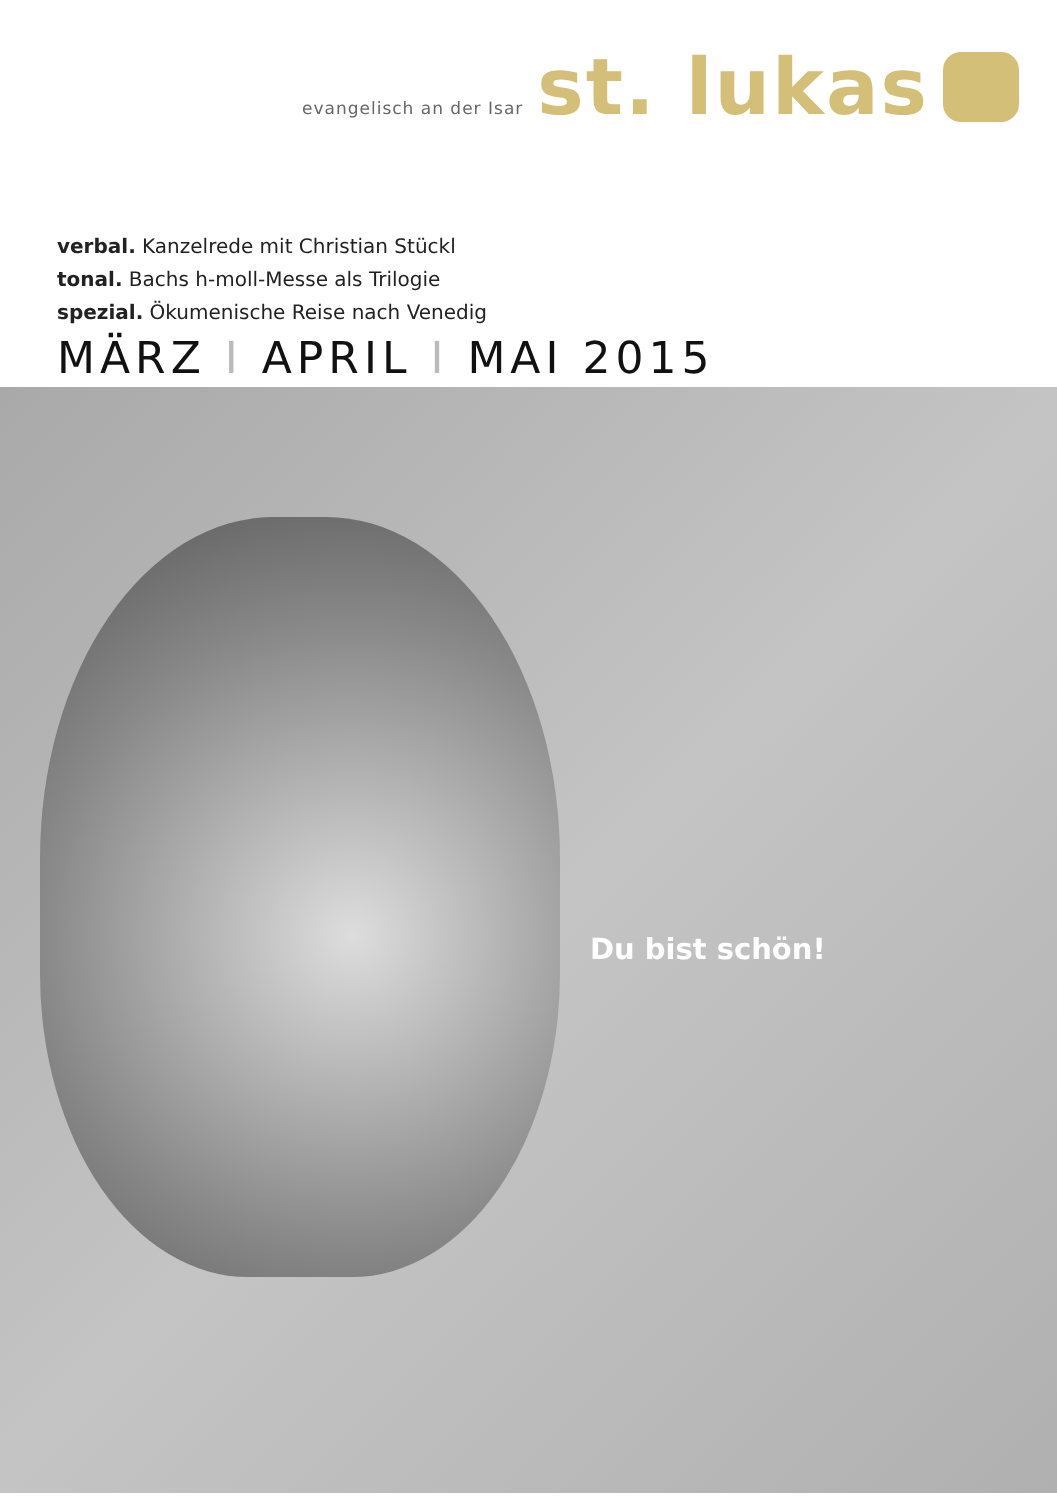evangelisch an der Isar
st. lukas
verbal. Kanzelrede mit Christian Stückl
tonal. Bachs h-moll-Messe als Trilogie
spezial. Ökumenische Reise nach Venedig
MÄRZ I APRIL I MAI 2015
Du bist schön!